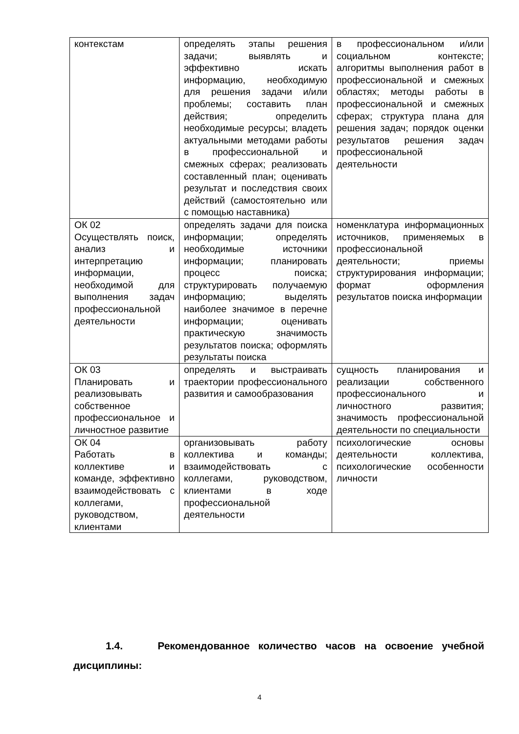| контекстам | определять этапы решения задачи; выявлять и эффективно искать информацию, необходимую для решения задачи и/или проблемы; составить план действия; определить необходимые ресурсы; владеть актуальными методами работы в профессиональной и смежных сферах; реализовать составленный план; оценивать результат и последствия своих действий (самостоятельно или с помощью наставника) | в профессиональном и/или социальном контексте; алгоритмы выполнения работ в профессиональной и смежных областях; методы работы в профессиональной и смежных сферах; структура плана для решения задач; порядок оценки результатов решения задач профессиональной деятельности |
| ОК 02 Осуществлять поиск, анализ и интерпретацию информации, необходимой для выполнения задач профессиональной деятельности | определять задачи для поиска информации; определять необходимые источники информации; планировать процесс поиска; структурировать получаемую информацию; выделять наиболее значимое в перечне информации; оценивать практическую значимость результатов поиска; оформлять результаты поиска | номенклатура информационных источников, применяемых в профессиональной деятельности; приемы структурирования информации; формат оформления результатов поиска информации |
| ОК 03 Планировать и реализовывать собственное профессиональное и личностное развитие | определять и выстраивать траектории профессионального развития и самообразования | сущность планирования и реализации собственного профессионального и личностного развития; значимость профессиональной деятельности по специальности |
| ОК 04 Работать в коллективе и команде, эффективно взаимодействовать с коллегами, руководством, клиентами | организовывать работу коллектива и команды; взаимодействовать с коллегами, руководством, клиентами в ходе профессиональной деятельности | психологические основы деятельности коллектива, психологические особенности личности |
1.4. Рекомендованное количество часов на освоение учебной дисциплины:
4